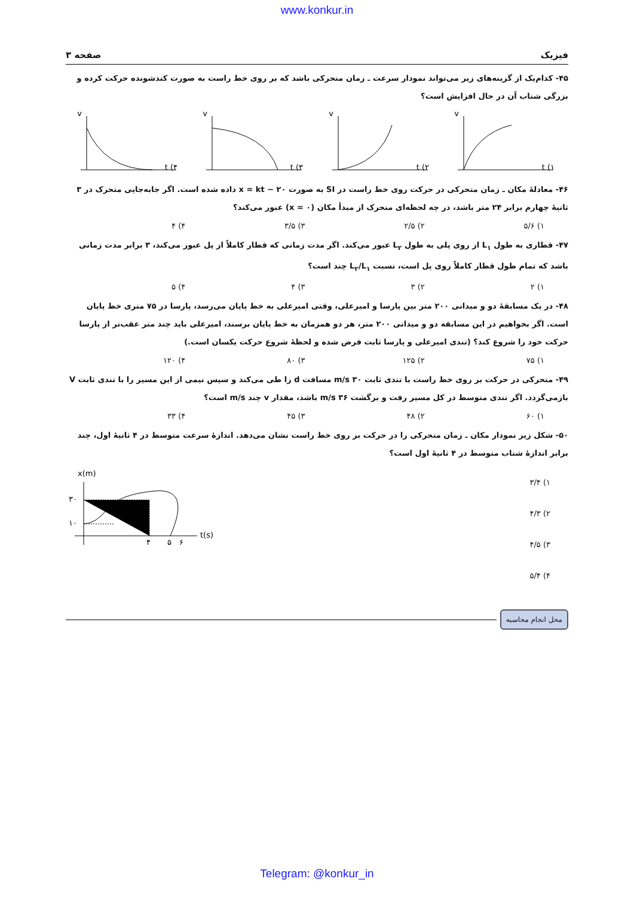www.konkur.in
فیزیک صفحه ۳
۴۵- کدام‌یک از گزینه‌های زیر می‌تواند نمودار سرعت ـ زمان متحرکی باشد که بر روی خط راست به صورت کندشونده حرکت کرده و بزرگی شتاب آن در حال افزایش است؟
t (۱
v
t (۲
v
t (۳
v
t (۴
v
۴۶- معادلهٔ مکان ـ زمان متحرکی در حرکت روی خط راست در SI به صورت x = kt − ۲۰ داده شده است. اگر جابه‌جایی متحرک در ۳ ثانیهٔ چهارم برابر ۲۴ متر باشد، در چه لحظه‌ای متحرک از مبدأ مکان (x = ۰) عبور می‌کند؟
۱) ۵/۶ ۲) ۲/۵ ۳) ۳/۵ ۴) ۴
۴۷- قطاری به طول L<sub>۱</sub> از روی پلی به طول L<sub>۲</sub> عبور می‌کند. اگر مدت زمانی که قطار کاملاً از پل عبور می‌کند، ۳ برابر مدت زمانی باشد که تمام طول قطار کاملاً روی پل است، نسبت L<sub>۲</sub>/L<sub>۱</sub> چند است؟
۱) ۲ ۲) ۳ ۳) ۴ ۴) ۵
۴۸- در یک مسابقهٔ دو و میدانی ۲۰۰ متر بین پارسا و امیرعلی، وقتی امیرعلی به خط پایان می‌رسد، پارسا در ۷۵ متری خط پایان است. اگر بخواهیم در این مسابقه دو و میدانی ۲۰۰ متر، هر دو همزمان به خط پایان برسند، امیرعلی باید چند متر عقب‌تر از پارسا حرکت خود را شروع کند؟ (تندی امیرعلی و پارسا ثابت فرض شده و لحظهٔ شروع حرکت یکسان است.)
۱) ۷۵ ۲) ۱۲۵ ۳) ۸۰ ۴) ۱۲۰
۴۹- متحرکی در حرکت بر روی خط راست با تندی ثابت ۳۰ m/s مسافت d را طی می‌کند و سپس نیمی از این مسیر را با تندی ثابت V بازمی‌گردد. اگر تندی متوسط در کل مسیر رفت و برگشت ۳۶ m/s باشد، مقدار v چند m/s است؟
۱) ۶۰ ۲) ۴۸ ۳) ۴۵ ۴) ۳۳
۵۰- شکل زیر نمودار مکان ـ زمان متحرکی را در حرکت بر روی خط راست نشان می‌دهد. اندازهٔ سرعت متوسط در ۴ ثانیهٔ اول، چند برابر اندازهٔ شتاب متوسط در ۴ ثانیهٔ اول است؟
۱) ۳/۴
۲) ۴/۳
۳) ۴/۵
۴) ۵/۴
x(m)
۳۰
۱۰
۴
۵
۶
t(s)
محل انجام محاسبه
Telegram: @konkur_in